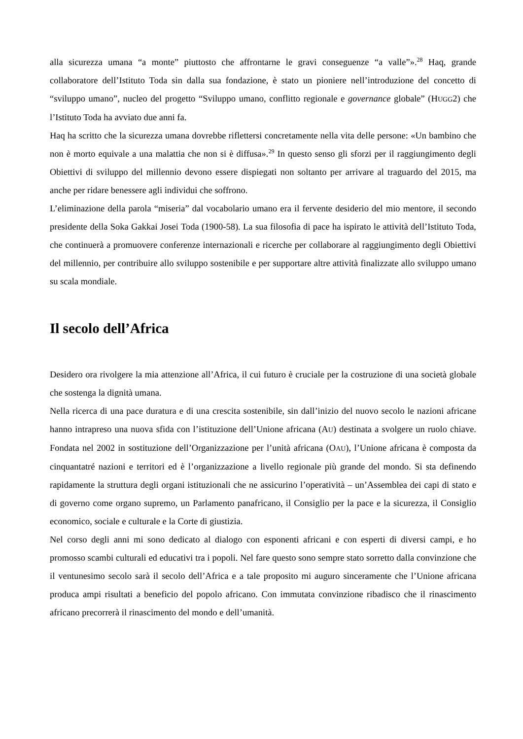alla sicurezza umana “a monte” piuttosto che affrontarne le gravi conseguenze “a valle”».<sup>28</sup> Haq, grande collaboratore dell’Istituto Toda sin dalla sua fondazione, è stato un pioniere nell’introduzione del concetto di “sviluppo umano”, nucleo del progetto “Sviluppo umano, conflitto regionale e governance globale” (HUGG2) che l’Istituto Toda ha avviato due anni fa.
Haq ha scritto che la sicurezza umana dovrebbe riflettersi concretamente nella vita delle persone: «Un bambino che non è morto equivale a una malattia che non si è diffusa».<sup>29</sup> In questo senso gli sforzi per il raggiungimento degli Obiettivi di sviluppo del millennio devono essere dispiegati non soltanto per arrivare al traguardo del 2015, ma anche per ridare benessere agli individui che soffrono.
L’eliminazione della parola “miseria” dal vocabolario umano era il fervente desiderio del mio mentore, il secondo presidente della Soka Gakkai Josei Toda (1900-58). La sua filosofia di pace ha ispirato le attività dell’Istituto Toda, che continuerà a promuovere conferenze internazionali e ricerche per collaborare al raggiungimento degli Obiettivi del millennio, per contribuire allo sviluppo sostenibile e per supportare altre attività finalizzate allo sviluppo umano su scala mondiale.
Il secolo dell’Africa
Desidero ora rivolgere la mia attenzione all’Africa, il cui futuro è cruciale per la costruzione di una società globale che sostenga la dignità umana.
Nella ricerca di una pace duratura e di una crescita sostenibile, sin dall’inizio del nuovo secolo le nazioni africane hanno intrapreso una nuova sfida con l’istituzione dell’Unione africana (AU) destinata a svolgere un ruolo chiave. Fondata nel 2002 in sostituzione dell’Organizzazione per l’unità africana (OAU), l’Unione africana è composta da cinquantatré nazioni e territori ed è l’organizzazione a livello regionale più grande del mondo. Si sta definendo rapidamente la struttura degli organi istituzionali che ne assicurino l’operatività – un’Assemblea dei capi di stato e di governo come organo supremo, un Parlamento panafricano, il Consiglio per la pace e la sicurezza, il Consiglio economico, sociale e culturale e la Corte di giustizia.
Nel corso degli anni mi sono dedicato al dialogo con esponenti africani e con esperti di diversi campi, e ho promosso scambi culturali ed educativi tra i popoli. Nel fare questo sono sempre stato sorretto dalla convinzione che il ventunesimo secolo sarà il secolo dell’Africa e a tale proposito mi auguro sinceramente che l’Unione africana produca ampi risultati a beneficio del popolo africano. Con immutata convinzione ribadisco che il rinascimento africano precorrerà il rinascimento del mondo e dell’umanità.